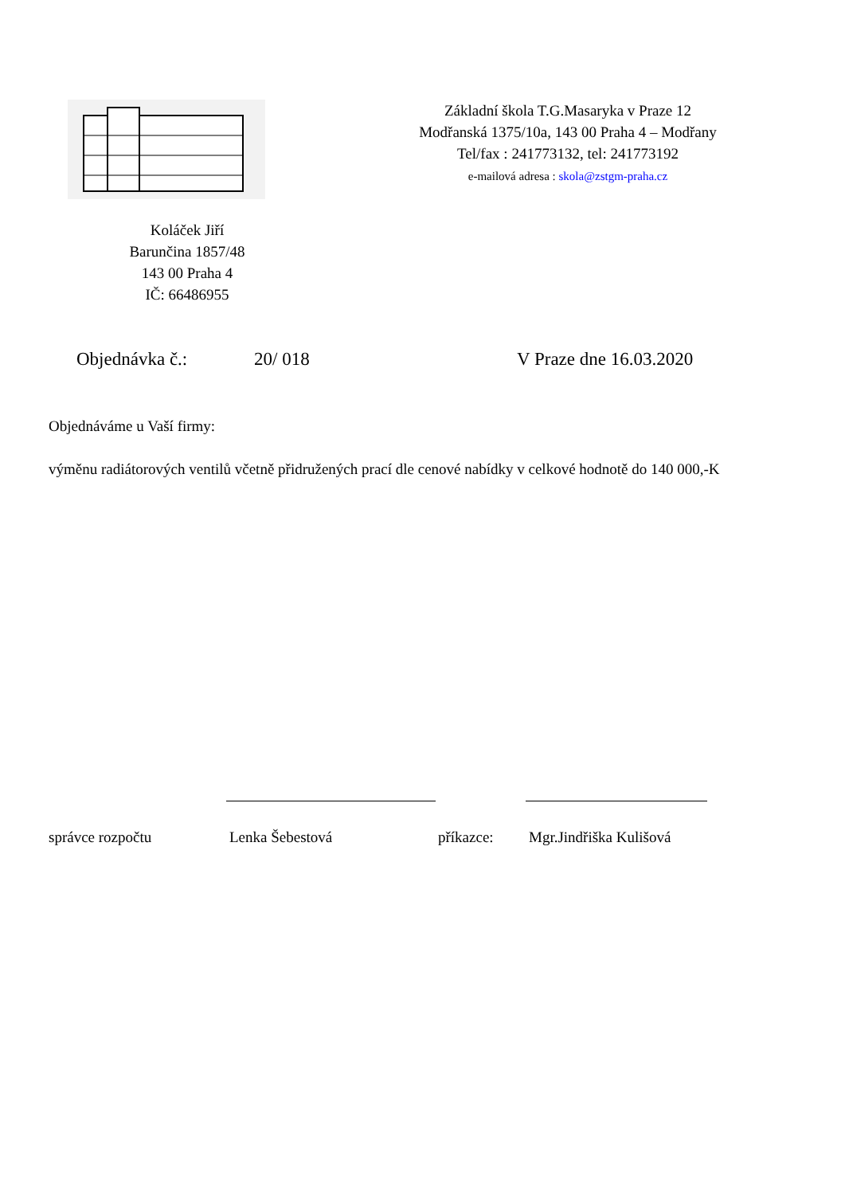Základní škola T.G.Masaryka v Praze 12
Modřanská 1375/10a, 143 00 Praha 4 – Modřany
Tel/fax : 241773132, tel: 241773192
e-mailová adresa : skola@zstgm-praha.cz
Koláček Jiří
Barunčina 1857/48
143 00 Praha 4
IČ: 66486955
Objednávka č.: 20/ 018 V Praze dne 16.03.2020
Objednáváme u Vaší firmy:
výměnu radiátorových ventilů včetně přidružených prací dle cenové nabídky v celkové hodnotě do 140 000,-K
správce rozpočtu Lenka Šebestová příkazce: Mgr.Jindřiška Kulišová